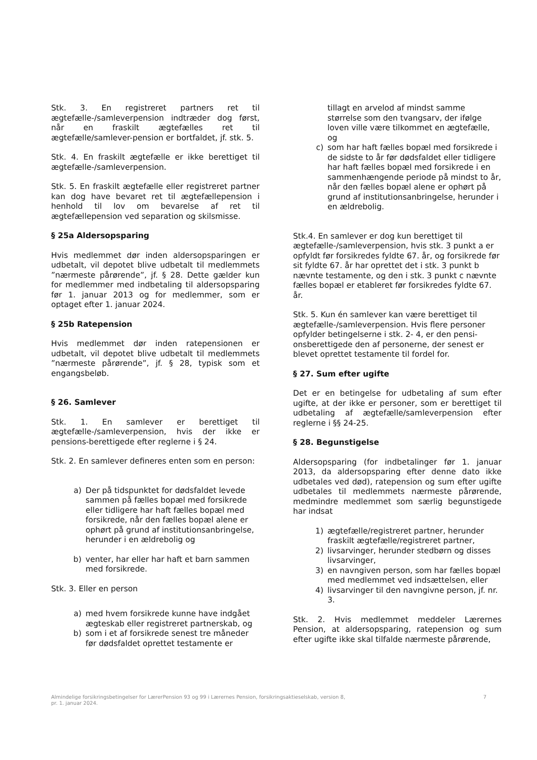Stk. 3. En registreret partners ret til ægtefælle-/samleverpension indtræder dog først, når en fraskilt ægtefælles ret til ægtefælle/samlever-pension er bortfaldet, jf. stk. 5.
Stk. 4. En fraskilt ægtefælle er ikke berettiget til ægtefælle-/samleverpension.
Stk. 5. En fraskilt ægtefælle eller registreret partner kan dog have bevaret ret til ægtefællepension i henhold til lov om bevarelse af ret til ægtefællepension ved separation og skilsmisse.
§ 25a Aldersopsparing
Hvis medlemmet dør inden aldersopsparingen er udbetalt, vil depotet blive udbetalt til medlemmets ”nærmeste pårørende”, jf. § 28. Dette gælder kun for medlemmer med indbetaling til aldersopsparing før 1. januar 2013 og for medlemmer, som er optaget efter 1. januar 2024.
§ 25b Ratepension
Hvis medlemmet dør inden ratepensionen er udbetalt, vil depotet blive udbetalt til medlemmets ”nærmeste pårørende”, jf. § 28, typisk som et engangsbeløb.
§ 26. Samlever
Stk. 1. En samlever er berettiget til ægtefælle-/samleverpension, hvis der ikke er pensions-berettigede efter reglerne i § 24.
Stk. 2. En samlever defineres enten som en person:
a) Der på tidspunktet for dødsfaldet levede sammen på fælles bopæl med forsikrede eller tidligere har haft fælles bopæl med forsikrede, når den fælles bopæl alene er ophørt på grund af institutionsanbringelse, herunder i en ældrebolig og
b) venter, har eller har haft et barn sammen med forsikrede.
Stk. 3. Eller en person
a) med hvem forsikrede kunne have indgået ægteskab eller registreret partnerskab, og
b) som i et af forsikrede senest tre måneder før dødsfaldet oprettet testamente er
tillagt en arvelod af mindst samme størrelse som den tvangsarv, der ifølge loven ville være tilkommet en ægtefælle, og
c) som har haft fælles bopæl med forsikrede i de sidste to år før dødsfaldet eller tidligere har haft fælles bopæl med forsikrede i en sammenhængende periode på mindst to år, når den fælles bopæl alene er ophørt på grund af institutionsanbringelse, herunder i en ældrebolig.
Stk.4. En samlever er dog kun berettiget til ægtefælle-/samleverpension, hvis stk. 3 punkt a er opfyldt før forsikredes fyldte 67. år, og forsikrede før sit fyldte 67. år har oprettet det i stk. 3 punkt b nævnte testamente, og den i stk. 3 punkt c nævnte fælles bopæl er etableret før forsikredes fyldte 67. år.
Stk. 5. Kun én samlever kan være berettiget til ægtefælle-/samleverpension. Hvis flere personer opfylder betingelserne i stk. 2- 4, er den pensi-onsberettigede den af personerne, der senest er blevet oprettet testamente til fordel for.
§ 27. Sum efter ugifte
Det er en betingelse for udbetaling af sum efter ugifte, at der ikke er personer, som er berettiget til udbetaling af ægtefælle/samleverpension efter reglerne i §§ 24-25.
§ 28. Begunstigelse
Aldersopsparing (for indbetalinger før 1. januar 2013, da aldersopsparing efter denne dato ikke udbetales ved død), ratepension og sum efter ugifte udbetales til medlemmets nærmeste pårørende, medmindre medlemmet som særlig begunstigede har indsat
1) ægtefælle/registreret partner, herunder fraskilt ægtefælle/registreret partner,
2) livsarvinger, herunder stedbørn og disses livsarvinger,
3) en navngiven person, som har fælles bopæl med medlemmet ved indsættelsen, eller
4) livsarvinger til den navngivne person, jf. nr. 3.
Stk. 2. Hvis medlemmet meddeler Lærernes Pension, at aldersopsparing, ratepension og sum efter ugifte ikke skal tilfalde nærmeste pårørende,
Almindelige forsikringsbetingelser for LærerPension 93 og 99 i Lærernes Pension, forsikringsaktieselskab, version 8,
pr. 1. januar 2024. 7